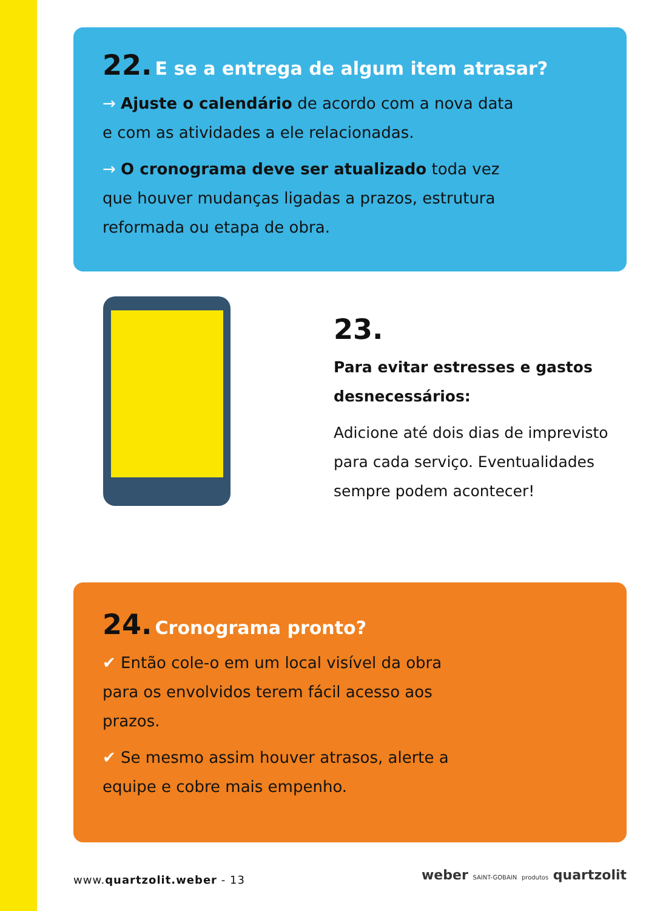22. E se a entrega de algum item atrasar?
→ Ajuste o calendário de acordo com a nova data e com as atividades a ele relacionadas.
→ O cronograma deve ser atualizado toda vez que houver mudanças ligadas a prazos, estrutura reformada ou etapa de obra.
23.
Para evitar estresses e gastos desnecessários:
Adicione até dois dias de imprevisto para cada serviço. Eventualidades sempre podem acontecer!
24. Cronograma pronto?
✔ Então cole-o em um local visível da obra para os envolvidos terem fácil acesso aos prazos.
✔ Se mesmo assim houver atrasos, alerte a equipe e cobre mais empenho.
www.quartzolit.weber - 13
weber SAINT-GOBAIN produtos quartzolit